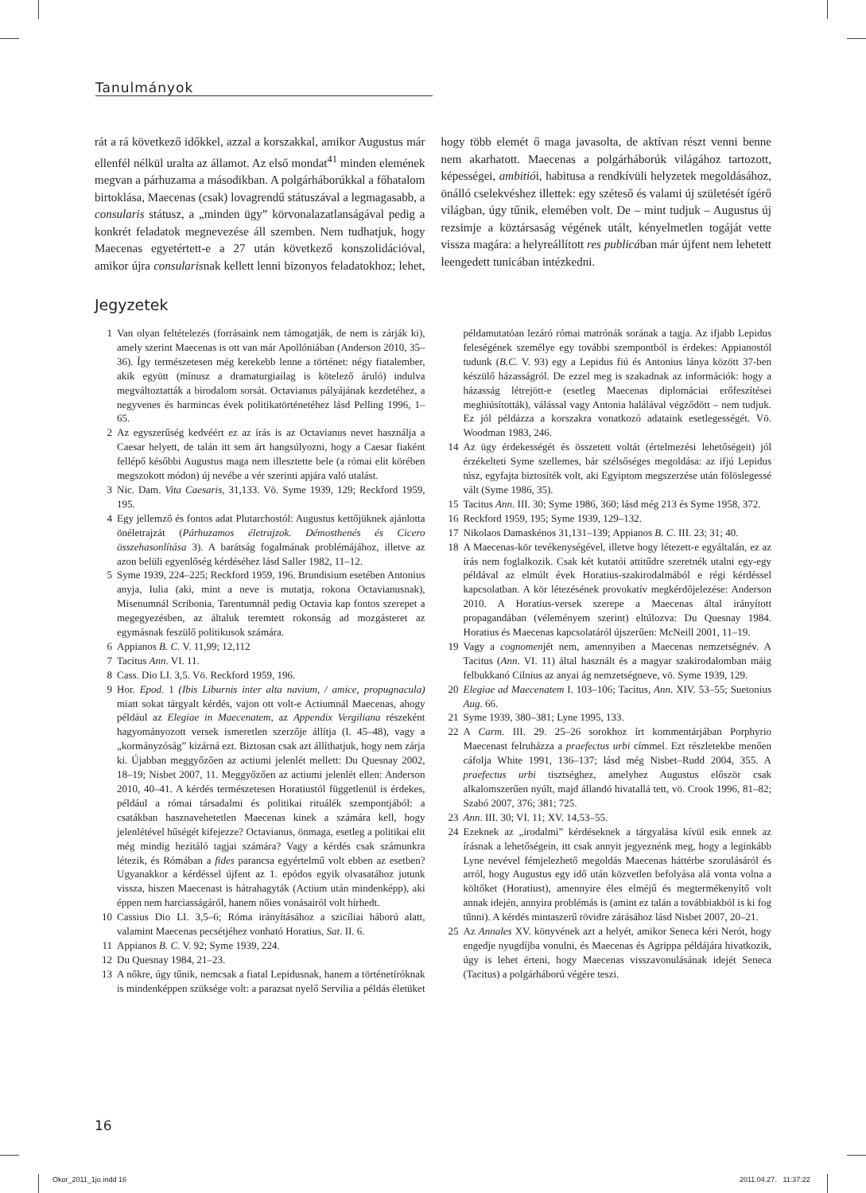Tanulmányok
rát a rá következő időkkel, azzal a korszakkal, amikor Augustus már ellenfél nélkül uralta az államot. Az első mondat<sup>41</sup> minden elemének megvan a párhuzama a másodikban. A polgárháborúkkal a főhatalom birtoklása, Maecenas (csak) lovagrendű státuszával a legmagasabb, a consularis státusz, a „minden ügy” körvonalazatlanságával pedig a konkrét feladatok megnevezése áll szemben. Nem tudhatjuk, hogy Maecenas egyetértett-e a 27 után következő konszolidációval, amikor újra consularisnak kellett lenni bizonyos feladatokhoz; lehet, hogy több elemét ő maga javasolta, de aktívan részt venni benne nem akarhatott. Maecenas a polgárháborúk világához tartozott, képességei, ambitiói, habitusa a rendkívüli helyzetek megoldásához, önálló cselekvéshez illettek: egy széteső és valami új születését ígérő világban, úgy tűnik, elemében volt. De – mint tudjuk – Augustus új rezsimje a köztársaság végének utált, kényelmetlen togáját vette vissza magára: a helyreállított res publicában már újfent nem lehetett leengedett tunicában intézkedni.
Jegyzetek
1 Van olyan feltételezés (forrásaink nem támogatják, de nem is zárják ki), amely szerint Maecenas is ott van már Apollóniában (Anderson 2010, 35–36). Így természetesen még kerekebb lenne a történet: négy fiatalember, akik együtt (mínusz a dramaturgiailag is kötelező áruló) indulva megváltoztatták a birodalom sorsát. Octavianus pályájának kezdetéhez, a negyvenes és harmincas évek politikatörténetéhez lásd Pelling 1996, 1–65.
2 Az egyszerűség kedvéért ez az írás is az Octavianus nevet használja a Caesar helyett, de talán itt sem árt hangsúlyozni, hogy a Caesar fiaként fellépő későbbi Augustus maga nem illesztette bele (a római elit körében megszokott módon) új nevébe a vér szerinti apjára való utalást.
3 Nic. Dam. Vita Caesaris, 31,133. Vö. Syme 1939, 129; Reckford 1959, 195.
4 Egy jellemző és fontos adat Plutarchostól: Augustus kettőjüknek ajánlotta önéletrajzát (Párhuzamos életrajzok. Démosthenés és Cicero összehasonlítása 3). A barátság fogalmának problémájához, illetve az azon belüli egyenlőség kérdéséhez lásd Saller 1982, 11–12.
5 Syme 1939, 224–225; Reckford 1959, 196. Brundisium esetében Antonius anyja, Iulia (aki, mint a neve is mutatja, rokona Octavianusnak), Misenumnál Scribonia, Tarentumnál pedig Octavia kap fontos szerepet a megegyezésben, az általuk teremtett rokonság ad mozgásteret az egymásnak feszülő politikusok számára.
6 Appianos B. C. V. 11,99; 12,112
7 Tacitus Ann. VI. 11.
8 Cass. Dio LI. 3,5. Vö. Reckford 1959, 196.
9 Hor. Epod. 1 (Ibis Liburnis inter alta navium, / amice, propugnacula) miatt sokat tárgyalt kérdés, vajon ott volt-e Actiumnál Maecenas, ahogy például az Elegiae in Maecenatem, az Appendix Vergiliana részeként hagyományozott versek ismeretlen szerzője állítja (I. 45–48), vagy a „kormányzóság” kizárná ezt. Biztosan csak azt állíthatjuk, hogy nem zárja ki. Újabban meggyőzően az actiumi jelenlét mellett: Du Quesnay 2002, 18–19; Nisbet 2007, 11. Meggyőzően az actiumi jelenlét ellen: Anderson 2010, 40–41. A kérdés természetesen Horatiustól függetlenül is érdekes, például a római társadalmi és politikai rituálék szempontjából: a csatákban hasznavehetetlen Maecenas kinek a számára kell, hogy jelenlétével hűségét kifejezze? Octavianus, önmaga, esetleg a politikai elit még mindig hezitáló tagjai számára? Vagy a kérdés csak számunkra létezik, és Rómában a fides parancsa egyértelmű volt ebben az esetben? Ugyanakkor a kérdéssel újfent az 1. epódos egyik olvasatához jutunk vissza, hiszen Maecenast is hátrahagyták (Actium után mindenképp), aki éppen nem harciasságáról, hanem nőies vonásairól volt hírhedt.
10 Cassius Dio LI. 3,5–6; Róma irányításához a szicíliai háború alatt, valamint Maecenas pecsétjéhez vonható Horatius, Sat. II. 6.
11 Appianos B. C. V. 92; Syme 1939, 224.
12 Du Quesnay 1984, 21–23.
13 A nőkre, úgy tűnik, nemcsak a fiatal Lepidusnak, hanem a történetíróknak is mindenképpen szüksége volt: a parazsat nyelő Servilia a példás életüket példamutatóan lezáró római matrónák sorának a tagja. Az ifjabb Lepidus feleségének személye egy további szempontból is érdekes: Appianostól tudunk (B.C. V. 93) egy a Lepidus fiú és Antonius lánya között 37-ben készülő házasságról. De ezzel meg is szakadnak az információk: hogy a házasság létrejött-e (esetleg Maecenas diplomáciai erőfeszítései meghiúsították), válással vagy Antonia halálával végződött – nem tudjuk. Ez jól példázza a korszakra vonatkozó adataink esetlegességét. Vö. Woodman 1983, 246.
14 Az ügy érdekességét és összetett voltát (értelmezési lehetőségeit) jól érzékelteti Syme szellemes, bár szélsőséges megoldása: az ifjú Lepidus túsz, egyfajta biztosíték volt, aki Egyiptom megszerzése után fölöslegessé vált (Syme 1986, 35).
15 Tacitus Ann. III. 30; Syme 1986, 360; lásd még 213 és Syme 1958, 372.
16 Reckford 1959, 195; Syme 1939, 129–132.
17 Nikolaos Damaskénos 31,131–139; Appianos B. C. III. 23; 31; 40.
18 A Maecenas-kör tevékenységével, illetve hogy létezett-e egyáltalán, ez az írás nem foglalkozik. Csak két kutatói attitűdre szeretnék utalni egy-egy példával az elmúlt évek Horatius-szakirodalmából e régi kérdéssel kapcsolatban. A kör létezésének provokatív megkérdőjelezése: Anderson 2010. A Horatius-versek szerepe a Maecenas által irányított propagandában (véleményem szerint) eltúlozva: Du Quesnay 1984. Horatius és Maecenas kapcsolatáról újszerűen: McNeill 2001, 11–19.
19 Vagy a cognomenjét nem, amennyiben a Maecenas nemzetségnév. A Tacitus (Ann. VI. 11) által használt és a magyar szakirodalomban máig felbukkanó Cilnius az anyai ág nemzetségneve, vö. Syme 1939, 129.
20 Elegiae ad Maecenatem I. 103–106; Tacitus, Ann. XIV. 53–55; Suetonius Aug. 66.
21 Syme 1939, 380–381; Lyne 1995, 133.
22 A Carm. III. 29. 25–26 sorokhoz írt kommentárjában Porphyrio Maecenast felruházza a praefectus urbi címmel. Ezt részletekbe menően cáfolja White 1991, 136–137; lásd még Nisbet–Rudd 2004, 355. A praefectus urbi tisztséghez, amelyhez Augustus először csak alkalomszerűen nyúlt, majd állandó hivatallá tett, vö. Crook 1996, 81–82; Szabó 2007, 376; 381; 725.
23 Ann. III. 30; VI. 11; XV. 14,53–55.
24 Ezeknek az „irodalmi” kérdéseknek a tárgyalása kívül esik ennek az írásnak a lehetőségein, itt csak annyit jegyeznénk meg, hogy a leginkább Lyne nevével fémjelezhető megoldás Maecenas háttérbe szorulásáról és arról, hogy Augustus egy idő után közvetlen befolyása alá vonta volna a költőket (Horatiust), amennyire éles elméjű és megtermékenyítő volt annak idején, annyira problémás is (amint ez talán a továbbiakból is ki fog tűnni). A kérdés mintaszerű rövidre zárásához lásd Nisbet 2007, 20–21.
25 Az Annales XV. könyvének azt a helyét, amikor Seneca kéri Nerót, hogy engedje nyugdíjba vonulni, és Maecenas és Agrippa példájára hivatkozik, úgy is lehet érteni, hogy Maecenas visszavonulásának idejét Seneca (Tacitus) a polgárháború végére teszi.
16
Okor_2011_1jo.indd 16 2011.04.27. 11:37:22